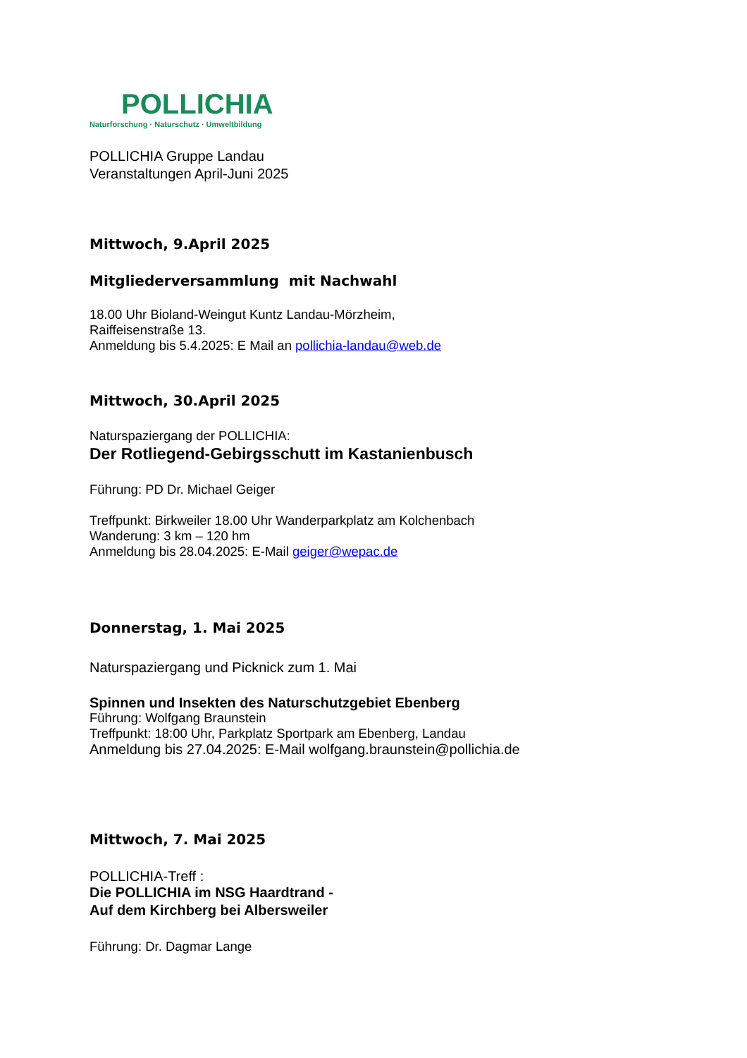POLLICHIA
Naturforschung · Naturschutz · Umweltbildung
POLLICHIA Gruppe Landau
Veranstaltungen April-Juni 2025
Mittwoch, 9.April 2025
Mitgliederversammlung mit Nachwahl
18.00 Uhr Bioland-Weingut Kuntz Landau-Mörzheim,
Raiffeisenstraße 13.
Anmeldung bis 5.4.2025: E Mail an pollichia-landau@web.de
Mittwoch, 30.April 2025
Naturspaziergang der POLLICHIA:
Der Rotliegend-Gebirgsschutt im Kastanienbusch
Führung: PD Dr. Michael Geiger
Treffpunkt: Birkweiler 18.00 Uhr Wanderparkplatz am Kolchenbach
Wanderung: 3 km – 120 hm
Anmeldung bis 28.04.2025: E-Mail geiger@wepac.de
Donnerstag, 1. Mai 2025
Naturspaziergang und Picknick zum 1. Mai
Spinnen und Insekten des Naturschutzgebiet Ebenberg
Führung: Wolfgang Braunstein
Treffpunkt: 18:00 Uhr, Parkplatz Sportpark am Ebenberg, Landau
Anmeldung bis 27.04.2025: E-Mail wolfgang.braunstein@pollichia.de
Mittwoch, 7. Mai 2025
POLLICHIA-Treff :
Die POLLICHIA im NSG Haardtrand -
Auf dem Kirchberg bei Albersweiler
Führung: Dr. Dagmar Lange